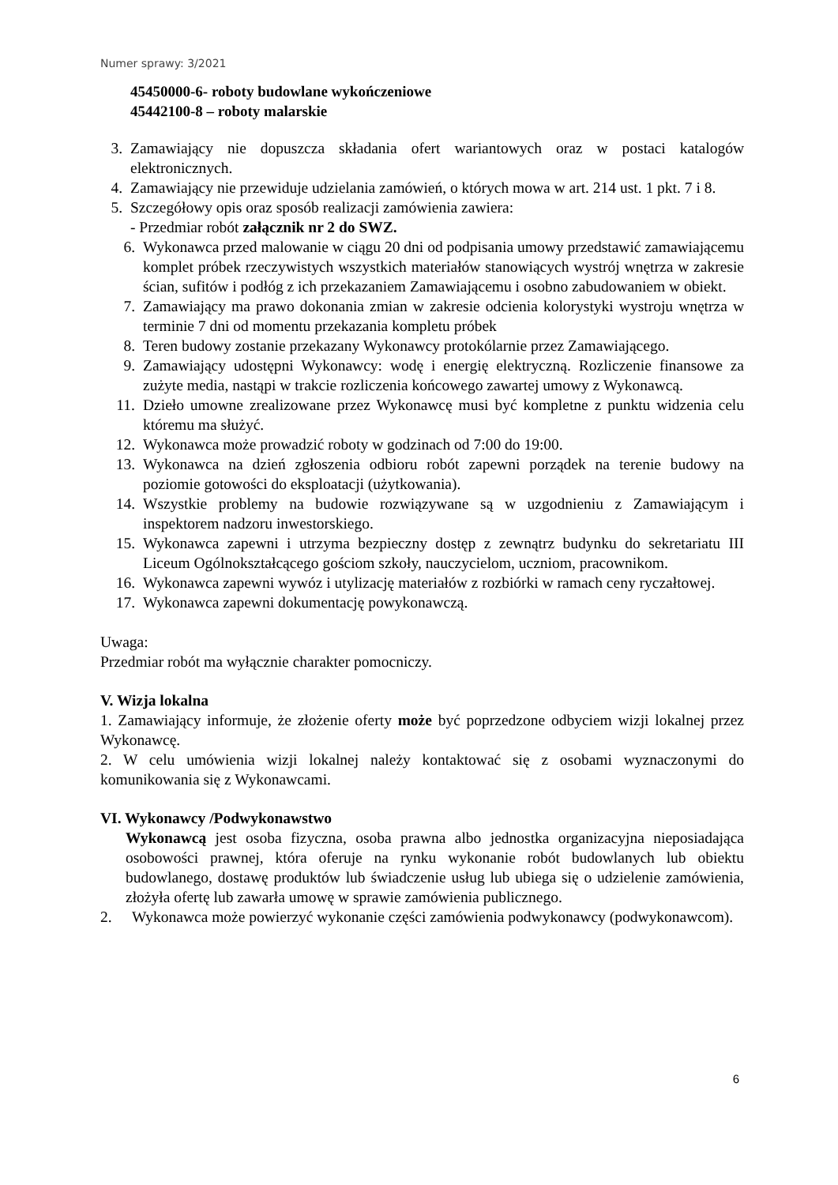Numer sprawy: 3/2021
45450000-6- roboty budowlane wykończeniowe
45442100-8 – roboty malarskie
3. Zamawiający nie dopuszcza składania ofert wariantowych oraz w postaci katalogów elektronicznych.
4. Zamawiający nie przewiduje udzielania zamówień, o których mowa w art. 214 ust. 1 pkt. 7 i 8.
5. Szczegółowy opis oraz sposób realizacji zamówienia zawiera:
- Przedmiar robót załącznik nr 2 do SWZ.
6. Wykonawca przed malowanie w ciągu 20 dni od podpisania umowy przedstawić zamawiającemu komplet próbek rzeczywistych wszystkich materiałów stanowiących wystrój wnętrza w zakresie ścian, sufitów i podłóg z ich przekazaniem Zamawiającemu i osobno zabudowaniem w obiekt.
7. Zamawiający ma prawo dokonania zmian w zakresie odcienia kolorystyki wystroju wnętrza w terminie 7 dni od momentu przekazania kompletu próbek
8. Teren budowy zostanie przekazany Wykonawcy protokólarnie przez Zamawiającego.
9. Zamawiający udostępni Wykonawcy: wodę i energię elektryczną. Rozliczenie finansowe za zużyte media, nastąpi w trakcie rozliczenia końcowego zawartej umowy z Wykonawcą.
11. Dzieło umowne zrealizowane przez Wykonawcę musi być kompletne z punktu widzenia celu któremu ma służyć.
12. Wykonawca może prowadzić roboty w godzinach od 7:00 do 19:00.
13. Wykonawca na dzień zgłoszenia odbioru robót zapewni porządek na terenie budowy na poziomie gotowości do eksploatacji (użytkowania).
14. Wszystkie problemy na budowie rozwiązywane są w uzgodnieniu z Zamawiającym i inspektorem nadzoru inwestorskiego.
15. Wykonawca zapewni i utrzyma bezpieczny dostęp z zewnątrz budynku do sekretariatu III Liceum Ogólnokształcącego gościom szkoły, nauczycielom, uczniom, pracownikom.
16. Wykonawca zapewni wywóz i utylizację materiałów z rozbiórki w ramach ceny ryczałtowej.
17. Wykonawca zapewni dokumentację powykonawczą.
Uwaga:
Przedmiar robót ma wyłącznie charakter pomocniczy.
V. Wizja lokalna
1. Zamawiający informuje, że złożenie oferty może być poprzedzone odbyciem wizji lokalnej przez Wykonawcę.
2. W celu umówienia wizji lokalnej należy kontaktować się z osobami wyznaczonymi do komunikowania się z Wykonawcami.
VI. Wykonawcy /Podwykonawstwo
Wykonawcą jest osoba fizyczna, osoba prawna albo jednostka organizacyjna nieposiadająca osobowości prawnej, która oferuje na rynku wykonanie robót budowlanych lub obiektu budowlanego, dostawę produktów lub świadczenie usług lub ubiega się o udzielenie zamówienia, złożyła ofertę lub zawarła umowę w sprawie zamówienia publicznego.
2. Wykonawca może powierzyć wykonanie części zamówienia podwykonawcy (podwykonawcom).
6